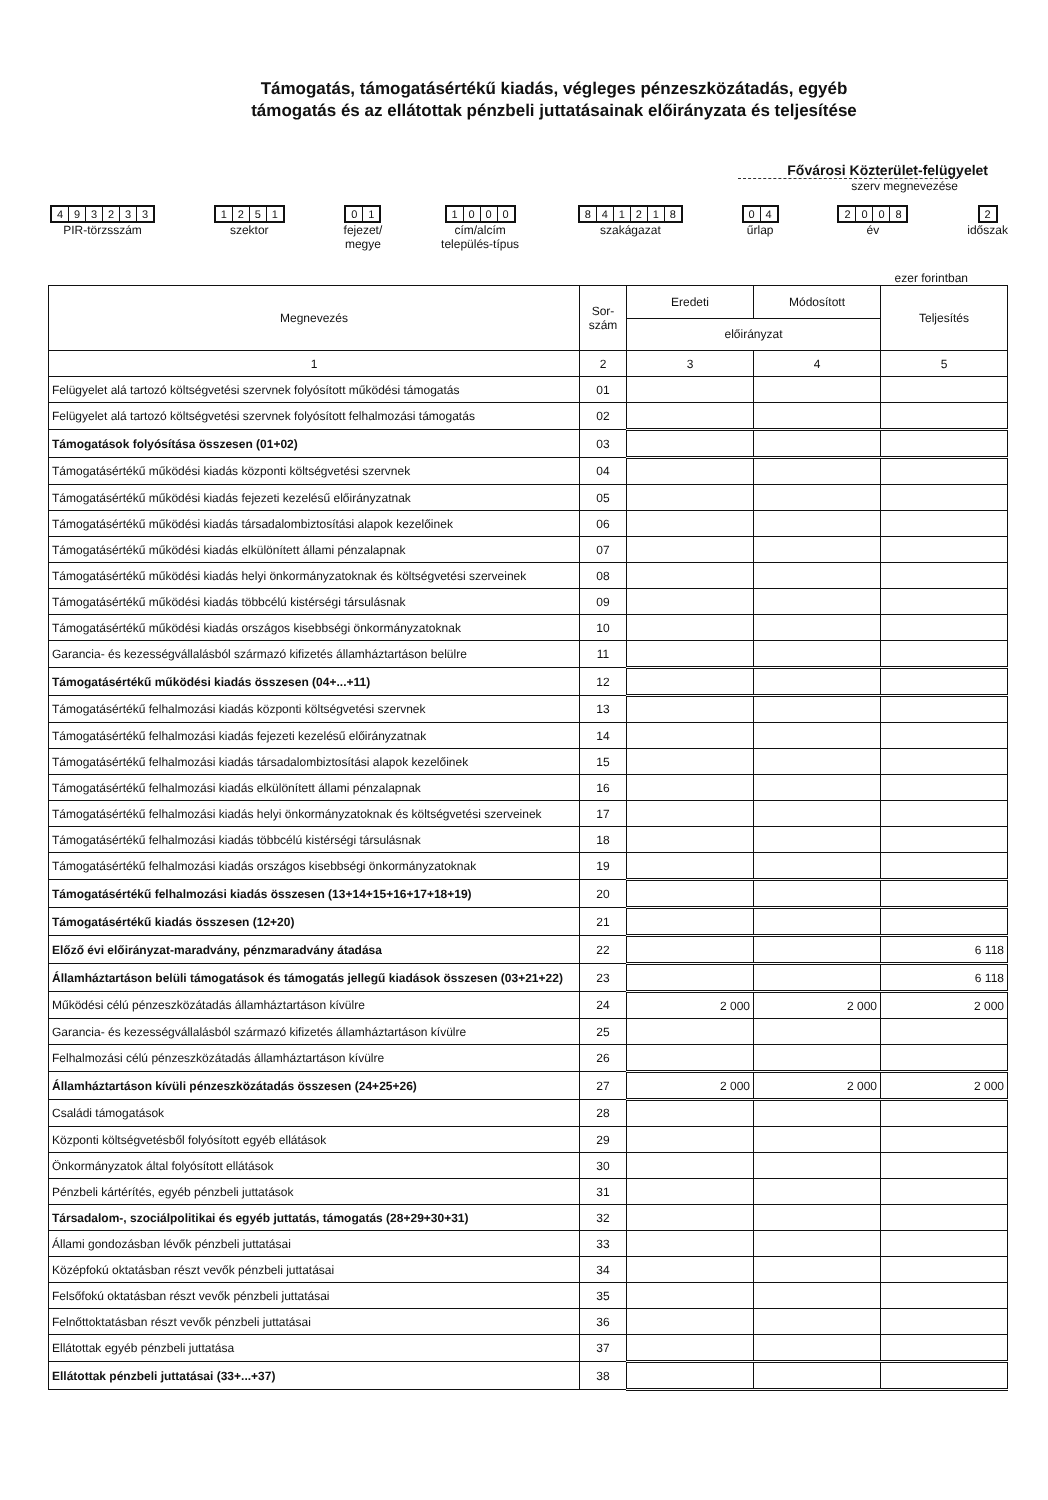Támogatás, támogatásértékű kiadás, végleges pénzeszközátadás, egyéb
támogatás és az ellátottak pénzbeli juttatásainak előirányzata és teljesítése
Fővárosi Közterület-felügyelet
szerv megnevezése
493233
PIR-törzsszám
1251
szektor
01
fejezet/
megye
1000
cím/alcím
település-típus
841218
szakágazat
04
űrlap
2008
év
2
időszak
ezer forintban
| Megnevezés | Sor- szám | Eredeti | Módosított | Teljesítés |
| --- | --- | --- | --- | --- |
| | | előirányzat | | |
| 1 | 2 | 3 | 4 | 5 |
| Felügyelet alá tartozó költségvetési szervnek folyósított működési támogatás | 01 | | | |
| Felügyelet alá tartozó költségvetési szervnek folyósított felhalmozási támogatás | 02 | | | |
| Támogatások folyósítása összesen (01+02) | 03 | | | |
| Támogatásértékű működési kiadás központi költségvetési szervnek | 04 | | | |
| Támogatásértékű működési kiadás fejezeti kezelésű előirányzatnak | 05 | | | |
| Támogatásértékű működési kiadás társadalombiztosítási alapok kezelőinek | 06 | | | |
| Támogatásértékű működési kiadás elkülönített állami pénzalapnak | 07 | | | |
| Támogatásértékű működési kiadás helyi önkormányzatoknak és költségvetési szerveinek | 08 | | | |
| Támogatásértékű működési kiadás többcélú kistérségi társulásnak | 09 | | | |
| Támogatásértékű működési kiadás országos kisebbségi önkormányzatoknak | 10 | | | |
| Garancia- és kezességvállalásból származó kifizetés államháztartáson belülre | 11 | | | |
| Támogatásértékű működési kiadás összesen (04+...+11) | 12 | | | |
| Támogatásértékű felhalmozási kiadás központi költségvetési szervnek | 13 | | | |
| Támogatásértékű felhalmozási kiadás fejezeti kezelésű előirányzatnak | 14 | | | |
| Támogatásértékű felhalmozási kiadás társadalombiztosítási alapok kezelőinek | 15 | | | |
| Támogatásértékű felhalmozási kiadás elkülönített állami pénzalapnak | 16 | | | |
| Támogatásértékű felhalmozási kiadás helyi önkormányzatoknak és költségvetési szerveinek | 17 | | | |
| Támogatásértékű felhalmozási kiadás többcélú kistérségi társulásnak | 18 | | | |
| Támogatásértékű felhalmozási kiadás országos kisebbségi önkormányzatoknak | 19 | | | |
| Támogatásértékű felhalmozási kiadás összesen (13+14+15+16+17+18+19) | 20 | | | |
| Támogatásértékű kiadás összesen (12+20) | 21 | | | |
| Előző évi előirányzat-maradvány, pénzmaradvány átadása | 22 | | | 6 118 |
| Államháztartáson belüli támogatások és támogatás jellegű kiadások összesen (03+21+22) | 23 | | | 6 118 |
| Működési célú pénzeszközátadás államháztartáson kívülre | 24 | 2 000 | 2 000 | 2 000 |
| Garancia- és kezességvállalásból származó kifizetés államháztartáson kívülre | 25 | | | |
| Felhalmozási célú pénzeszközátadás államháztartáson kívülre | 26 | | | |
| Államháztartáson kívüli pénzeszközátadás összesen (24+25+26) | 27 | 2 000 | 2 000 | 2 000 |
| Családi támogatások | 28 | | | |
| Központi költségvetésből folyósított egyéb ellátások | 29 | | | |
| Önkormányzatok által folyósított ellátások | 30 | | | |
| Pénzbeli kártérítés, egyéb pénzbeli juttatások | 31 | | | |
| Társadalom-, szociálpolitikai és egyéb juttatás, támogatás (28+29+30+31) | 32 | | | |
| Állami gondozásban lévők pénzbeli juttatásai | 33 | | | |
| Középfokú oktatásban részt vevők pénzbeli juttatásai | 34 | | | |
| Felsőfokú oktatásban részt vevők pénzbeli juttatásai | 35 | | | |
| Felnőttoktatásban részt vevők pénzbeli juttatásai | 36 | | | |
| Ellátottak egyéb pénzbeli juttatása | 37 | | | |
| Ellátottak pénzbeli juttatásai (33+...+37) | 38 | | | |